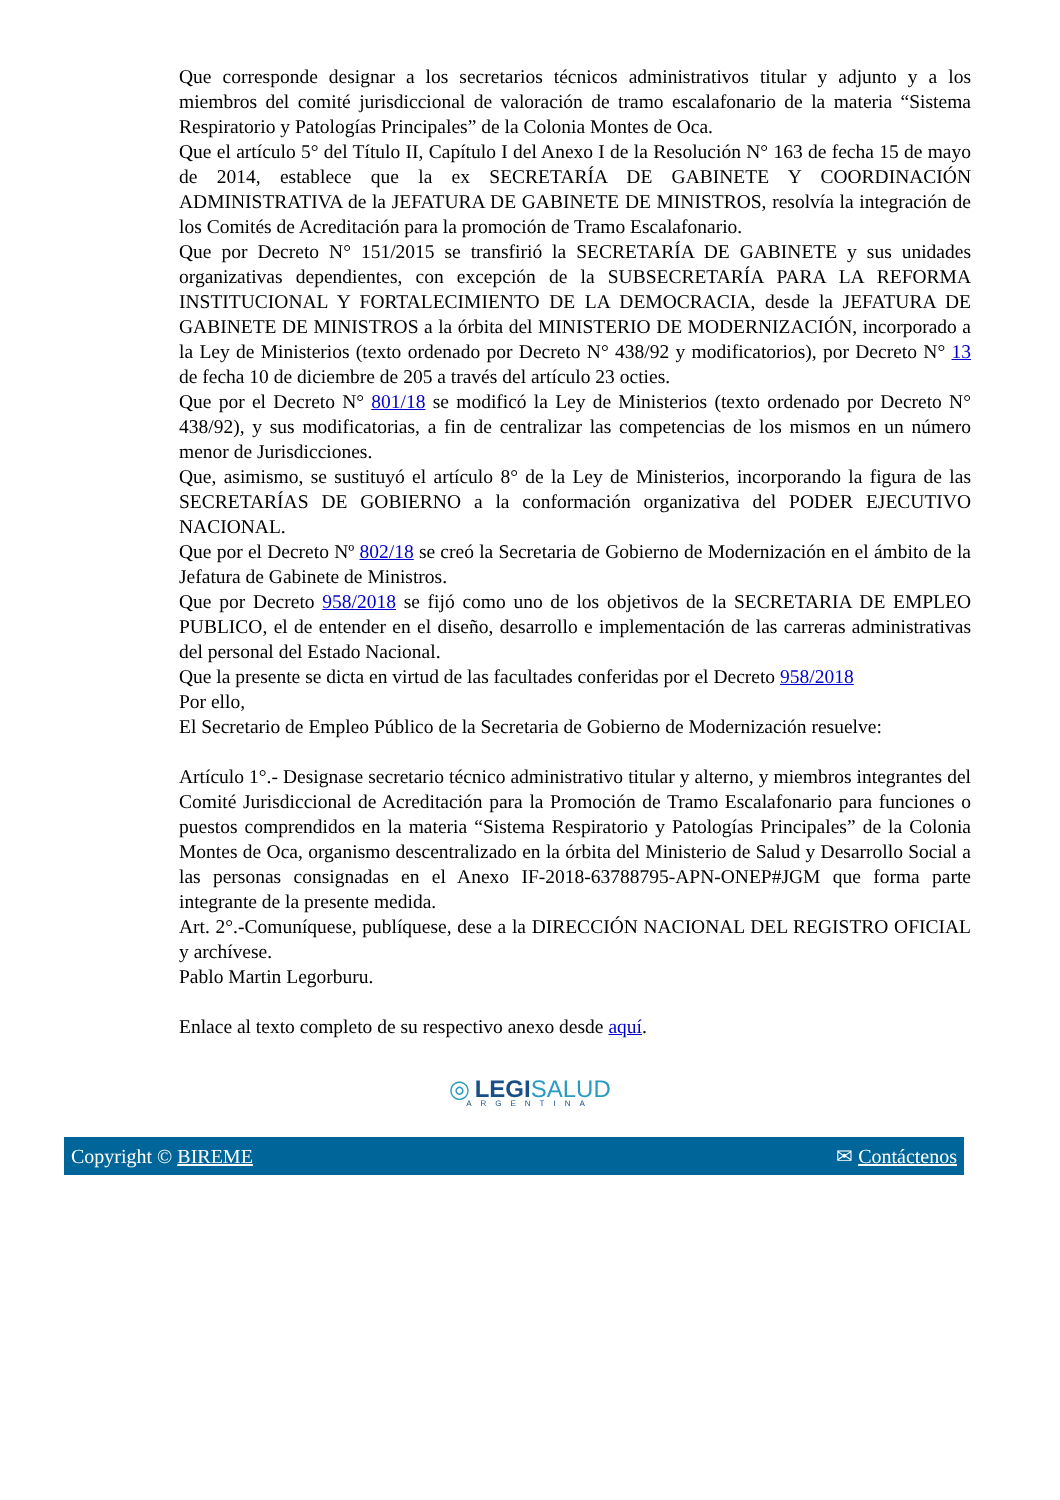Que corresponde designar a los secretarios técnicos administrativos titular y adjunto y a los miembros del comité jurisdiccional de valoración de tramo escalafonario de la materia “Sistema Respiratorio y Patologías Principales” de la Colonia Montes de Oca.
Que el artículo 5° del Título II, Capítulo I del Anexo I de la Resolución N° 163 de fecha 15 de mayo de 2014, establece que la ex SECRETARÍA DE GABINETE Y COORDINACIÓN ADMINISTRATIVA de la JEFATURA DE GABINETE DE MINISTROS, resolvía la integración de los Comités de Acreditación para la promoción de Tramo Escalafonario.
Que por Decreto N° 151/2015 se transfirió la SECRETARÍA DE GABINETE y sus unidades organizativas dependientes, con excepción de la SUBSECRETARÍA PARA LA REFORMA INSTITUCIONAL Y FORTALECIMIENTO DE LA DEMOCRACIA, desde la JEFATURA DE GABINETE DE MINISTROS a la órbita del MINISTERIO DE MODERNIZACIÓN, incorporado a la Ley de Ministerios (texto ordenado por Decreto N° 438/92 y modificatorios), por Decreto N° 13 de fecha 10 de diciembre de 205 a través del artículo 23 octies.
Que por el Decreto N° 801/18 se modificó la Ley de Ministerios (texto ordenado por Decreto N° 438/92), y sus modificatorias, a fin de centralizar las competencias de los mismos en un número menor de Jurisdicciones.
Que, asimismo, se sustituyó el artículo 8° de la Ley de Ministerios, incorporando la figura de las SECRETARÍAS DE GOBIERNO a la conformación organizativa del PODER EJECUTIVO NACIONAL.
Que por el Decreto Nº 802/18 se creó la Secretaria de Gobierno de Modernización en el ámbito de la Jefatura de Gabinete de Ministros.
Que por Decreto 958/2018 se fijó como uno de los objetivos de la SECRETARIA DE EMPLEO PUBLICO, el de entender en el diseño, desarrollo e implementación de las carreras administrativas del personal del Estado Nacional.
Que la presente se dicta en virtud de las facultades conferidas por el Decreto 958/2018
Por ello,
El Secretario de Empleo Público de la Secretaria de Gobierno de Modernización resuelve:
Artículo 1°.- Designase secretario técnico administrativo titular y alterno, y miembros integrantes del Comité Jurisdiccional de Acreditación para la Promoción de Tramo Escalafonario para funciones o puestos comprendidos en la materia “Sistema Respiratorio y Patologías Principales” de la Colonia Montes de Oca, organismo descentralizado en la órbita del Ministerio de Salud y Desarrollo Social a las personas consignadas en el Anexo IF-2018-63788795-APN-ONEP#JGM que forma parte integrante de la presente medida.
Art. 2°.-Comuníquese, publíquese, dese a la DIRECCIÓN NACIONAL DEL REGISTRO OFICIAL y archívese.
Pablo Martin Legorburu.
Enlace al texto completo de su respectivo anexo desde aquí.
◎ LEGI SALUD
ARGENTINA
Copyright © BIREME ✉ Contáctenos